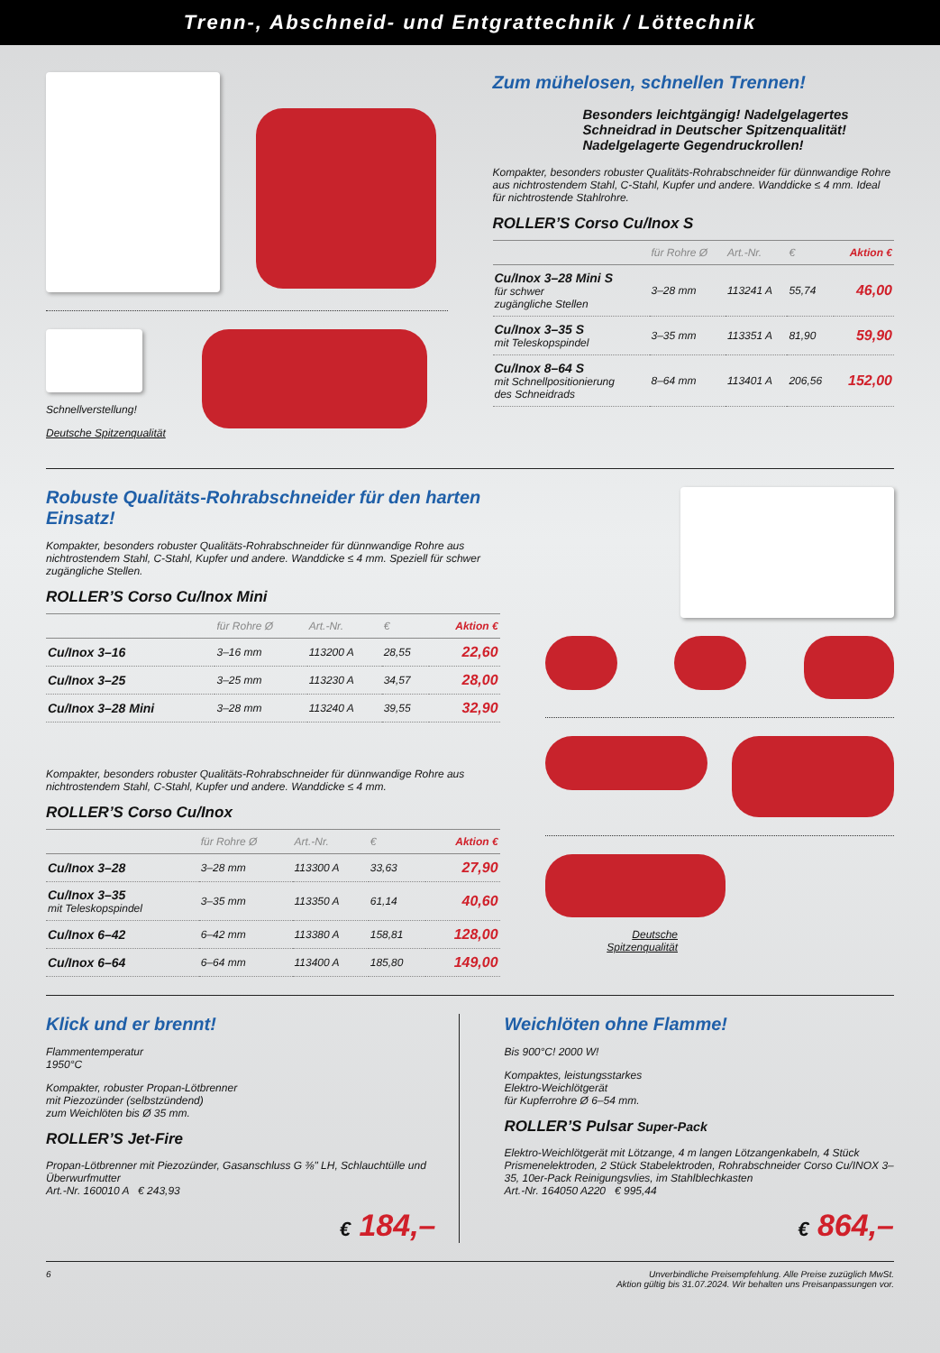Trenn-, Abschneid- und Entgrattechnik / Löttechnik
Schnellverstellung!
Deutsche Spitzenqualität
Zum mühelosen, schnellen Trennen!
Besonders leichtgängig! Nadelgelagertes Schneidrad in Deutscher Spitzenqualität! Nadelgelagerte Gegendruckrollen!
Kompakter, besonders robuster Qualitäts-Rohrabschneider für dünnwandige Rohre aus nichtrostendem Stahl, C-Stahl, Kupfer und andere. Wanddicke ≤ 4 mm. Ideal für nichtrostende Stahlrohre.
ROLLER’S Corso Cu/Inox S
| | für Rohre Ø | Art.-Nr. | € | Aktion € |
| --- | --- | --- | --- | --- |
| Cu/Inox 3–28 Mini S für schwer zugängliche Stellen | 3–28 mm | 113241 A | 55,74 | 46,00 |
| Cu/Inox 3–35 S mit Teleskopspindel | 3–35 mm | 113351 A | 81,90 | 59,90 |
| Cu/Inox 8–64 S mit Schnellpositionierung des Schneidrads | 8–64 mm | 113401 A | 206,56 | 152,00 |
Robuste Qualitäts-Rohrabschneider für den harten Einsatz!
Kompakter, besonders robuster Qualitäts-Rohrabschneider für dünnwandige Rohre aus nichtrostendem Stahl, C-Stahl, Kupfer und andere. Wanddicke ≤ 4 mm. Speziell für schwer zugängliche Stellen.
ROLLER’S Corso Cu/Inox Mini
| | für Rohre Ø | Art.-Nr. | € | Aktion € |
| --- | --- | --- | --- | --- |
| Cu/Inox 3–16 | 3–16 mm | 113200 A | 28,55 | 22,60 |
| Cu/Inox 3–25 | 3–25 mm | 113230 A | 34,57 | 28,00 |
| Cu/Inox 3–28 Mini | 3–28 mm | 113240 A | 39,55 | 32,90 |
Kompakter, besonders robuster Qualitäts-Rohrabschneider für dünnwandige Rohre aus nichtrostendem Stahl, C-Stahl, Kupfer und andere. Wanddicke ≤ 4 mm.
ROLLER’S Corso Cu/Inox
| | für Rohre Ø | Art.-Nr. | € | Aktion € |
| --- | --- | --- | --- | --- |
| Cu/Inox 3–28 | 3–28 mm | 113300 A | 33,63 | 27,90 |
| Cu/Inox 3–35 mit Teleskopspindel | 3–35 mm | 113350 A | 61,14 | 40,60 |
| Cu/Inox 6–42 | 6–42 mm | 113380 A | 158,81 | 128,00 |
| Cu/Inox 6–64 | 6–64 mm | 113400 A | 185,80 | 149,00 |
Deutsche
Spitzenqualität
Klick und er brennt!
Flammentemperatur
1950°C
Kompakter, robuster Propan-Lötbrenner
mit Piezozünder (selbstzündend)
zum Weichlöten bis Ø 35 mm.
ROLLER’S Jet-Fire
Propan-Lötbrenner mit Piezozünder, Gasanschluss G ⅜" LH, Schlauchtülle und Überwurfmutter
Art.-Nr. 160010 A € 243,93
€ 184,–
Weichlöten ohne Flamme!
Bis 900°C! 2000 W!
Kompaktes, leistungsstarkes
Elektro-Weichlötgerät
für Kupferrohre Ø 6–54 mm.
ROLLER’S Pulsar Super-Pack
Elektro-Weichlötgerät mit Lötzange, 4 m langen Lötzangenkabeln, 4 Stück Prismenelektroden, 2 Stück Stabelektroden, Rohrabschneider Corso Cu/INOX 3–35, 10er-Pack Reinigungsvlies, im Stahlblechkasten
Art.-Nr. 164050 A220 € 995,44
€ 864,–
6 Unverbindliche Preisempfehlung. Alle Preise zuzüglich MwSt.
Aktion gültig bis 31.07.2024. Wir behalten uns Preisanpassungen vor.